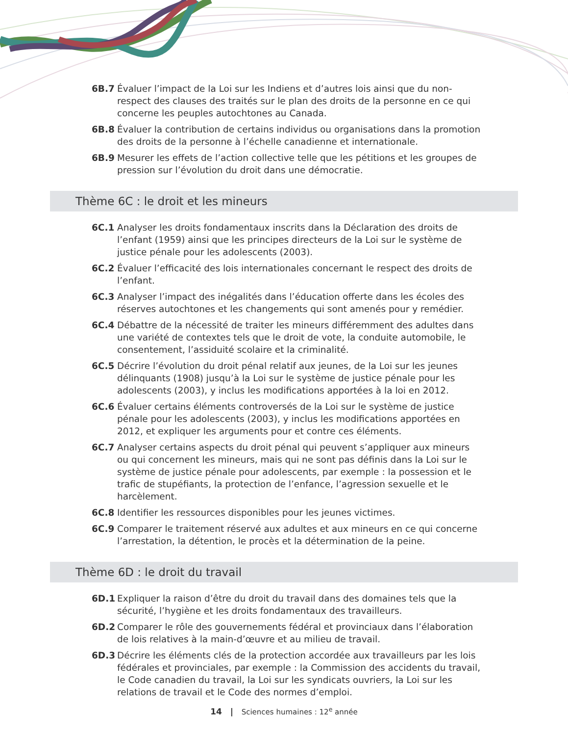6B.7 Évaluer l’impact de la Loi sur les Indiens et d’autres lois ainsi que du non-respect des clauses des traités sur le plan des droits de la personne en ce qui concerne les peuples autochtones au Canada.
6B.8 Évaluer la contribution de certains individus ou organisations dans la promotion des droits de la personne à l’échelle canadienne et internationale.
6B.9 Mesurer les effets de l’action collective telle que les pétitions et les groupes de pression sur l’évolution du droit dans une démocratie.
Thème 6C : le droit et les mineurs
6C.1 Analyser les droits fondamentaux inscrits dans la Déclaration des droits de l’enfant (1959) ainsi que les principes directeurs de la Loi sur le système de justice pénale pour les adolescents (2003).
6C.2 Évaluer l’efficacité des lois internationales concernant le respect des droits de l’enfant.
6C.3 Analyser l’impact des inégalités dans l’éducation offerte dans les écoles des réserves autochtones et les changements qui sont amenés pour y remédier.
6C.4 Débattre de la nécessité de traiter les mineurs différemment des adultes dans une variété de contextes tels que le droit de vote, la conduite automobile, le consentement, l’assiduité scolaire et la criminalité.
6C.5 Décrire l’évolution du droit pénal relatif aux jeunes, de la Loi sur les jeunes délinquants (1908) jusqu’à la Loi sur le système de justice pénale pour les adolescents (2003), y inclus les modifications apportées à la loi en 2012.
6C.6 Évaluer certains éléments controversés de la Loi sur le système de justice pénale pour les adolescents (2003), y inclus les modifications apportées en 2012, et expliquer les arguments pour et contre ces éléments.
6C.7 Analyser certains aspects du droit pénal qui peuvent s’appliquer aux mineurs ou qui concernent les mineurs, mais qui ne sont pas définis dans la Loi sur le système de justice pénale pour adolescents, par exemple : la possession et le trafic de stupéfiants, la protection de l’enfance, l’agression sexuelle et le harcèlement.
6C.8 Identifier les ressources disponibles pour les jeunes victimes.
6C.9 Comparer le traitement réservé aux adultes et aux mineurs en ce qui concerne l’arrestation, la détention, le procès et la détermination de la peine.
Thème 6D : le droit du travail
6D.1 Expliquer la raison d’être du droit du travail dans des domaines tels que la sécurité, l’hygiène et les droits fondamentaux des travailleurs.
6D.2 Comparer le rôle des gouvernements fédéral et provinciaux dans l’élaboration de lois relatives à la main-d’œuvre et au milieu de travail.
6D.3 Décrire les éléments clés de la protection accordée aux travailleurs par les lois fédérales et provinciales, par exemple : la Commission des accidents du travail, le Code canadien du travail, la Loi sur les syndicats ouvriers, la Loi sur les relations de travail et le Code des normes d’emploi.
14 | Sciences humaines : 12<sup>e</sup> année